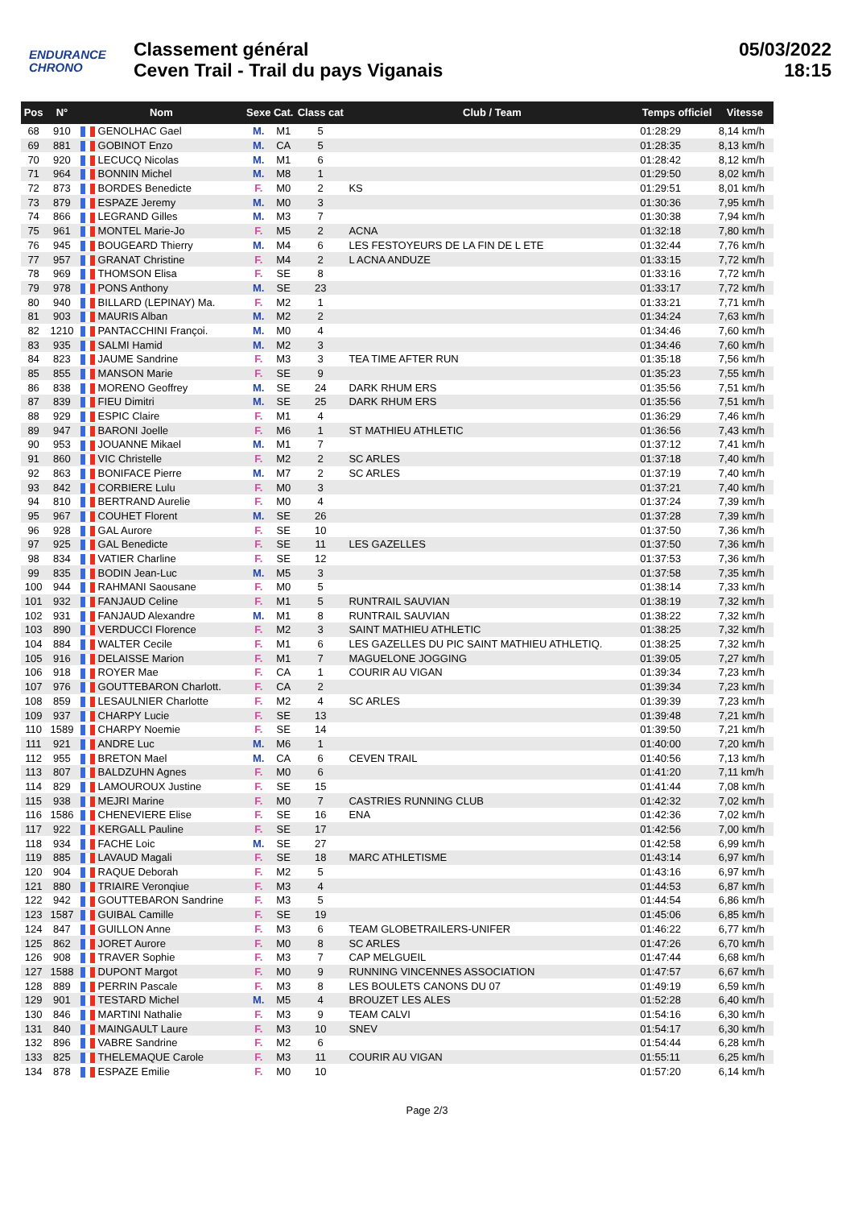ENDURANCE
CHRONO
Classement général
Ceven Trail - Trail du pays Viganais
05/03/2022
18:15
| Pos | N° | Nom | Sexe | Cat. | Class cat | Club / Team | Temps officiel | Vitesse |
| --- | --- | --- | --- | --- | --- | --- | --- | --- |
| 68 | 910 | GENOLHAC Gael | M. | M1 | 5 | | 01:28:29 | 8,14 km/h |
| 69 | 881 | GOBINOT Enzo | M. | CA | 5 | | 01:28:35 | 8,13 km/h |
| 70 | 920 | LECUCQ Nicolas | M. | M1 | 6 | | 01:28:42 | 8,12 km/h |
| 71 | 964 | BONNIN Michel | M. | M8 | 1 | | 01:29:50 | 8,02 km/h |
| 72 | 873 | BORDES Benedicte | F. | M0 | 2 | KS | 01:29:51 | 8,01 km/h |
| 73 | 879 | ESPAZE Jeremy | M. | M0 | 3 | | 01:30:36 | 7,95 km/h |
| 74 | 866 | LEGRAND Gilles | M. | M3 | 7 | | 01:30:38 | 7,94 km/h |
| 75 | 961 | MONTEL Marie-Jo | F. | M5 | 2 | ACNA | 01:32:18 | 7,80 km/h |
| 76 | 945 | BOUGEARD Thierry | M. | M4 | 6 | LES FESTOYEURS DE LA FIN DE L ETE | 01:32:44 | 7,76 km/h |
| 77 | 957 | GRANAT Christine | F. | M4 | 2 | L ACNA ANDUZE | 01:33:15 | 7,72 km/h |
| 78 | 969 | THOMSON Elisa | F. | SE | 8 | | 01:33:16 | 7,72 km/h |
| 79 | 978 | PONS Anthony | M. | SE | 23 | | 01:33:17 | 7,72 km/h |
| 80 | 940 | BILLARD (LEPINAY) Ma. | F. | M2 | 1 | | 01:33:21 | 7,71 km/h |
| 81 | 903 | MAURIS Alban | M. | M2 | 2 | | 01:34:24 | 7,63 km/h |
| 82 | 1210 | PANTACCHINI Françoi. | M. | M0 | 4 | | 01:34:46 | 7,60 km/h |
| 83 | 935 | SALMI Hamid | M. | M2 | 3 | | 01:34:46 | 7,60 km/h |
| 84 | 823 | JAUME Sandrine | F. | M3 | 3 | TEA TIME AFTER RUN | 01:35:18 | 7,56 km/h |
| 85 | 855 | MANSON Marie | F. | SE | 9 | | 01:35:23 | 7,55 km/h |
| 86 | 838 | MORENO Geoffrey | M. | SE | 24 | DARK RHUM ERS | 01:35:56 | 7,51 km/h |
| 87 | 839 | FIEU Dimitri | M. | SE | 25 | DARK RHUM ERS | 01:35:56 | 7,51 km/h |
| 88 | 929 | ESPIC Claire | F. | M1 | 4 | | 01:36:29 | 7,46 km/h |
| 89 | 947 | BARONI Joelle | F. | M6 | 1 | ST MATHIEU ATHLETIC | 01:36:56 | 7,43 km/h |
| 90 | 953 | JOUANNE Mikael | M. | M1 | 7 | | 01:37:12 | 7,41 km/h |
| 91 | 860 | VIC Christelle | F. | M2 | 2 | SC ARLES | 01:37:18 | 7,40 km/h |
| 92 | 863 | BONIFACE Pierre | M. | M7 | 2 | SC ARLES | 01:37:19 | 7,40 km/h |
| 93 | 842 | CORBIERE Lulu | F. | M0 | 3 | | 01:37:21 | 7,40 km/h |
| 94 | 810 | BERTRAND Aurelie | F. | M0 | 4 | | 01:37:24 | 7,39 km/h |
| 95 | 967 | COUHET Florent | M. | SE | 26 | | 01:37:28 | 7,39 km/h |
| 96 | 928 | GAL Aurore | F. | SE | 10 | | 01:37:50 | 7,36 km/h |
| 97 | 925 | GAL Benedicte | F. | SE | 11 | LES GAZELLES | 01:37:50 | 7,36 km/h |
| 98 | 834 | VATIER Charline | F. | SE | 12 | | 01:37:53 | 7,36 km/h |
| 99 | 835 | BODIN Jean-Luc | M. | M5 | 3 | | 01:37:58 | 7,35 km/h |
| 100 | 944 | RAHMANI Saousane | F. | M0 | 5 | | 01:38:14 | 7,33 km/h |
| 101 | 932 | FANJAUD Celine | F. | M1 | 5 | RUNTRAIL SAUVIAN | 01:38:19 | 7,32 km/h |
| 102 | 931 | FANJAUD Alexandre | M. | M1 | 8 | RUNTRAIL SAUVIAN | 01:38:22 | 7,32 km/h |
| 103 | 890 | VERDUCCI Florence | F. | M2 | 3 | SAINT MATHIEU ATHLETIC | 01:38:25 | 7,32 km/h |
| 104 | 884 | WALTER Cecile | F. | M1 | 6 | LES GAZELLES DU PIC SAINT MATHIEU ATHLETIQ. | 01:38:25 | 7,32 km/h |
| 105 | 916 | DELAISSE Marion | F. | M1 | 7 | MAGUELONE JOGGING | 01:39:05 | 7,27 km/h |
| 106 | 918 | ROYER Mae | F. | CA | 1 | COURIR AU VIGAN | 01:39:34 | 7,23 km/h |
| 107 | 976 | GOUTTEBARON Charlott. | F. | CA | 2 | | 01:39:34 | 7,23 km/h |
| 108 | 859 | LESAULNIER Charlotte | F. | M2 | 4 | SC ARLES | 01:39:39 | 7,23 km/h |
| 109 | 937 | CHARPY Lucie | F. | SE | 13 | | 01:39:48 | 7,21 km/h |
| 110 | 1589 | CHARPY Noemie | F. | SE | 14 | | 01:39:50 | 7,21 km/h |
| 111 | 921 | ANDRE Luc | M. | M6 | 1 | | 01:40:00 | 7,20 km/h |
| 112 | 955 | BRETON Mael | M. | CA | 6 | CEVEN TRAIL | 01:40:56 | 7,13 km/h |
| 113 | 807 | BALDZUHN Agnes | F. | M0 | 6 | | 01:41:20 | 7,11 km/h |
| 114 | 829 | LAMOUROUX Justine | F. | SE | 15 | | 01:41:44 | 7,08 km/h |
| 115 | 938 | MEJRI Marine | F. | M0 | 7 | CASTRIES RUNNING CLUB | 01:42:32 | 7,02 km/h |
| 116 | 1586 | CHENEVIERE Elise | F. | SE | 16 | ENA | 01:42:36 | 7,02 km/h |
| 117 | 922 | KERGALL Pauline | F. | SE | 17 | | 01:42:56 | 7,00 km/h |
| 118 | 934 | FACHE Loic | M. | SE | 27 | | 01:42:58 | 6,99 km/h |
| 119 | 885 | LAVAUD Magali | F. | SE | 18 | MARC ATHLETISME | 01:43:14 | 6,97 km/h |
| 120 | 904 | RAQUE Deborah | F. | M2 | 5 | | 01:43:16 | 6,97 km/h |
| 121 | 880 | TRIAIRE Veronqiue | F. | M3 | 4 | | 01:44:53 | 6,87 km/h |
| 122 | 942 | GOUTTEBARON Sandrine | F. | M3 | 5 | | 01:44:54 | 6,86 km/h |
| 123 | 1587 | GUIBAL Camille | F. | SE | 19 | | 01:45:06 | 6,85 km/h |
| 124 | 847 | GUILLON Anne | F. | M3 | 6 | TEAM GLOBETRAILERS-UNIFER | 01:46:22 | 6,77 km/h |
| 125 | 862 | JORET Aurore | F. | M0 | 8 | SC ARLES | 01:47:26 | 6,70 km/h |
| 126 | 908 | TRAVER Sophie | F. | M3 | 7 | CAP MELGUEIL | 01:47:44 | 6,68 km/h |
| 127 | 1588 | DUPONT Margot | F. | M0 | 9 | RUNNING VINCENNES ASSOCIATION | 01:47:57 | 6,67 km/h |
| 128 | 889 | PERRIN Pascale | F. | M3 | 8 | LES BOULETS CANONS DU 07 | 01:49:19 | 6,59 km/h |
| 129 | 901 | TESTARD Michel | M. | M5 | 4 | BROUZET LES ALES | 01:52:28 | 6,40 km/h |
| 130 | 846 | MARTINI Nathalie | F. | M3 | 9 | TEAM CALVI | 01:54:16 | 6,30 km/h |
| 131 | 840 | MAINGAULT Laure | F. | M3 | 10 | SNEV | 01:54:17 | 6,30 km/h |
| 132 | 896 | VABRE Sandrine | F. | M2 | 6 | | 01:54:44 | 6,28 km/h |
| 133 | 825 | THELEMAQUE Carole | F. | M3 | 11 | COURIR AU VIGAN | 01:55:11 | 6,25 km/h |
| 134 | 878 | ESPAZE Emilie | F. | M0 | 10 | | 01:57:20 | 6,14 km/h |
Page 2/3